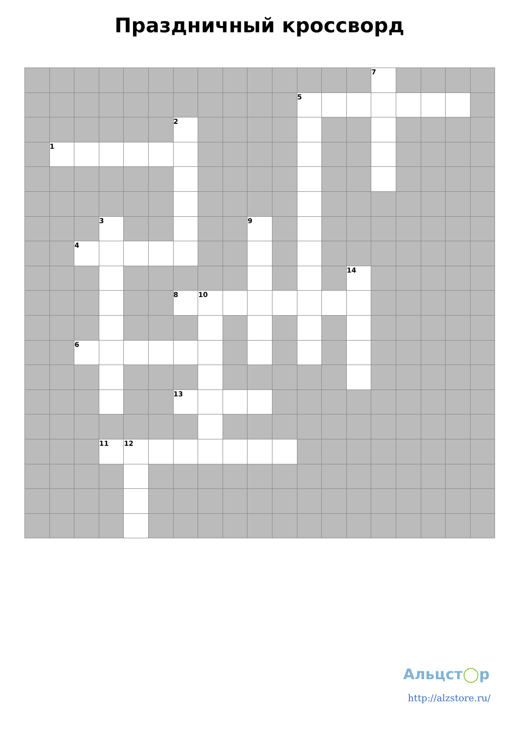Праздничный кроссворд
| | | | | | | | | | | | | | | 7 | | | | |
| | | | | | | | | | | | 5 | | | | | | | |
| | | | | | | 2 | | | | | | | | | | | | |
| | 1 | | | | | | | | | | | | | | | | | |
| | | | 3 | | | | | | 9 | | | | | | | | | |
| | | 4 | | | | | | | | | | | | | | | | |
| | | | | | | | | | | | | | 14 | | | | | |
| | | | | | | 8 | 10 | | | | | | | | | | | |
| | | 6 | | | | | | | | | | | | | | | | |
| | | | | | | 13 | | | | | | | | | | | | |
| | | | 11 | 12 | | | | | | | | | | | | | | |
Альцст◯р
http://alzstore.ru/